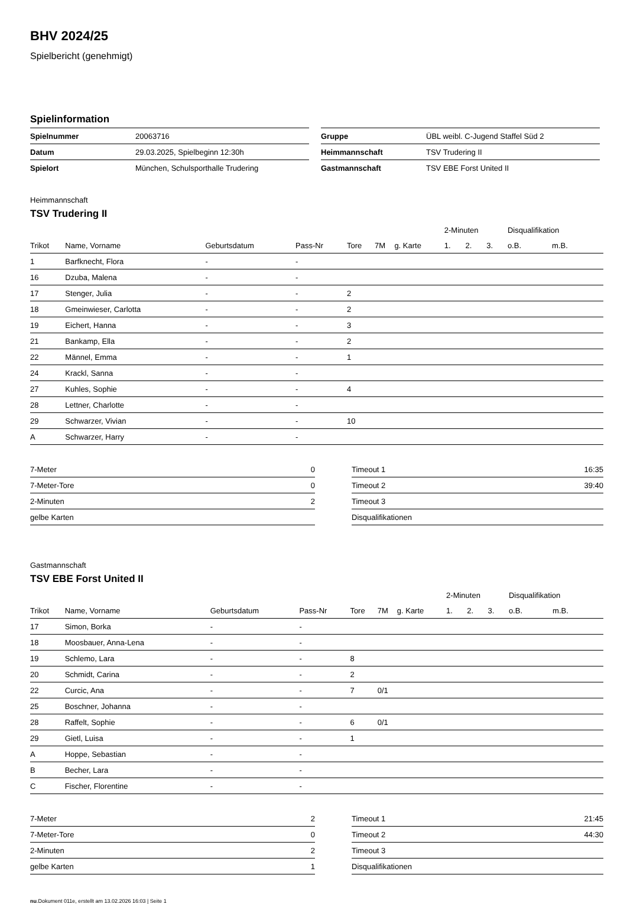BHV 2024/25
Spielbericht (genehmigt)
Spielinformation
| Spielnummer | 20063716 |
| Datum | 29.03.2025, Spielbeginn 12:30h |
| Spielort | München, Schulsporthalle Trudering |
| Gruppe | ÜBL weibl. C-Jugend Staffel Süd 2 |
| Heimmannschaft | TSV Trudering II |
| Gastmannschaft | TSV EBE Forst United II |
Heimmannschaft
TSV Trudering II
| | | | | | | | 2-Minuten | | | Disqualifikation | |
| --- | --- | --- | --- | --- | --- | --- | --- | --- | --- | --- | --- |
| Trikot | Name, Vorname | Geburtsdatum | Pass-Nr | Tore | 7M | g. Karte | 1. | 2. | 3. | o.B. | m.B. |
| 1 | Barfknecht, Flora | - | - | | | | | | | | |
| 16 | Dzuba, Malena | - | - | | | | | | | | |
| 17 | Stenger, Julia | - | - | 2 | | | | | | | |
| 18 | Gmeinwieser, Carlotta | - | - | 2 | | | | | | | |
| 19 | Eichert, Hanna | - | - | 3 | | | | | | | |
| 21 | Bankamp, Ella | - | - | 2 | | | | | | | |
| 22 | Männel, Emma | - | - | 1 | | | | | | | |
| 24 | Krackl, Sanna | - | - | | | | | | | | |
| 27 | Kuhles, Sophie | - | - | 4 | | | | | | | |
| 28 | Lettner, Charlotte | - | - | | | | | | | | |
| 29 | Schwarzer, Vivian | - | - | 10 | | | | | | | |
| A | Schwarzer, Harry | - | - | | | | | | | | |
| 7-Meter | 0 |
| 7-Meter-Tore | 0 |
| 2-Minuten | 2 |
| gelbe Karten | |
| Timeout 1 | 16:35 |
| Timeout 2 | 39:40 |
| Timeout 3 | |
| Disqualifikationen | |
Gastmannschaft
TSV EBE Forst United II
| | | | | | | | 2-Minuten | | | Disqualifikation | |
| --- | --- | --- | --- | --- | --- | --- | --- | --- | --- | --- | --- |
| Trikot | Name, Vorname | Geburtsdatum | Pass-Nr | Tore | 7M | g. Karte | 1. | 2. | 3. | o.B. | m.B. |
| 17 | Simon, Borka | - | - | | | | | | | | |
| 18 | Moosbauer, Anna-Lena | - | - | | | | | | | | |
| 19 | Schlemo, Lara | - | - | 8 | | | | | | | |
| 20 | Schmidt, Carina | - | - | 2 | | | | | | | |
| 22 | Curcic, Ana | - | - | 7 | 0/1 | | | | | | |
| 25 | Boschner, Johanna | - | - | | | | | | | | |
| 28 | Raffelt, Sophie | - | - | 6 | 0/1 | | | | | | |
| 29 | Gietl, Luisa | - | - | 1 | | | | | | | |
| A | Hoppe, Sebastian | - | - | | | | | | | | |
| B | Becher, Lara | - | - | | | | | | | | |
| C | Fischer, Florentine | - | - | | | | | | | | |
| 7-Meter | 2 |
| 7-Meter-Tore | 0 |
| 2-Minuten | 2 |
| gelbe Karten | 1 |
| Timeout 1 | 21:45 |
| Timeout 2 | 44:30 |
| Timeout 3 | |
| Disqualifikationen | |
nu.Dokument 011e, erstellt am 13.02.2026 16:03 | Seite 1